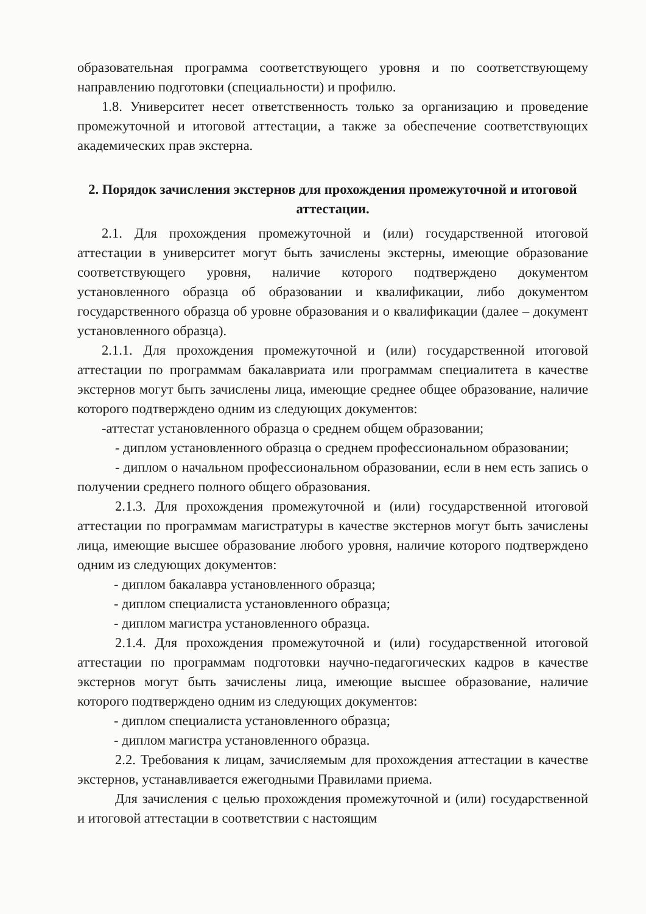образовательная программа соответствующего уровня и по соответствующему направлению подготовки (специальности) и профилю.
1.8. Университет несет ответственность только за организацию и проведение промежуточной и итоговой аттестации, а также за обеспечение соответствующих академических прав экстерна.
2. Порядок зачисления экстернов для прохождения промежуточной и итоговой аттестации.
2.1. Для прохождения промежуточной и (или) государственной итоговой аттестации в университет могут быть зачислены экстерны, имеющие образование соответствующего уровня, наличие которого подтверждено документом установленного образца об образовании и квалификации, либо документом государственного образца об уровне образования и о квалификации (далее – документ установленного образца).
2.1.1. Для прохождения промежуточной и (или) государственной итоговой аттестации по программам бакалавриата или программам специалитета в качестве экстернов могут быть зачислены лица, имеющие среднее общее образование, наличие которого подтверждено одним из следующих документов:
-аттестат установленного образца о среднем общем образовании;
- диплом установленного образца о среднем профессиональном образовании;
- диплом о начальном профессиональном образовании, если в нем есть запись о получении среднего полного общего образования.
2.1.3. Для прохождения промежуточной и (или) государственной итоговой аттестации по программам магистратуры в качестве экстернов могут быть зачислены лица, имеющие высшее образование любого уровня, наличие которого подтверждено одним из следующих документов:
- диплом бакалавра установленного образца;
- диплом специалиста установленного образца;
- диплом магистра установленного образца.
2.1.4. Для прохождения промежуточной и (или) государственной итоговой аттестации по программам подготовки научно-педагогических кадров в качестве экстернов могут быть зачислены лица, имеющие высшее образование, наличие которого подтверждено одним из следующих документов:
- диплом специалиста установленного образца;
- диплом магистра установленного образца.
2.2. Требования к лицам, зачисляемым для прохождения аттестации в качестве экстернов, устанавливается ежегодными Правилами приема.
Для зачисления с целью прохождения промежуточной и (или) государственной и итоговой аттестации в соответствии с настоящим